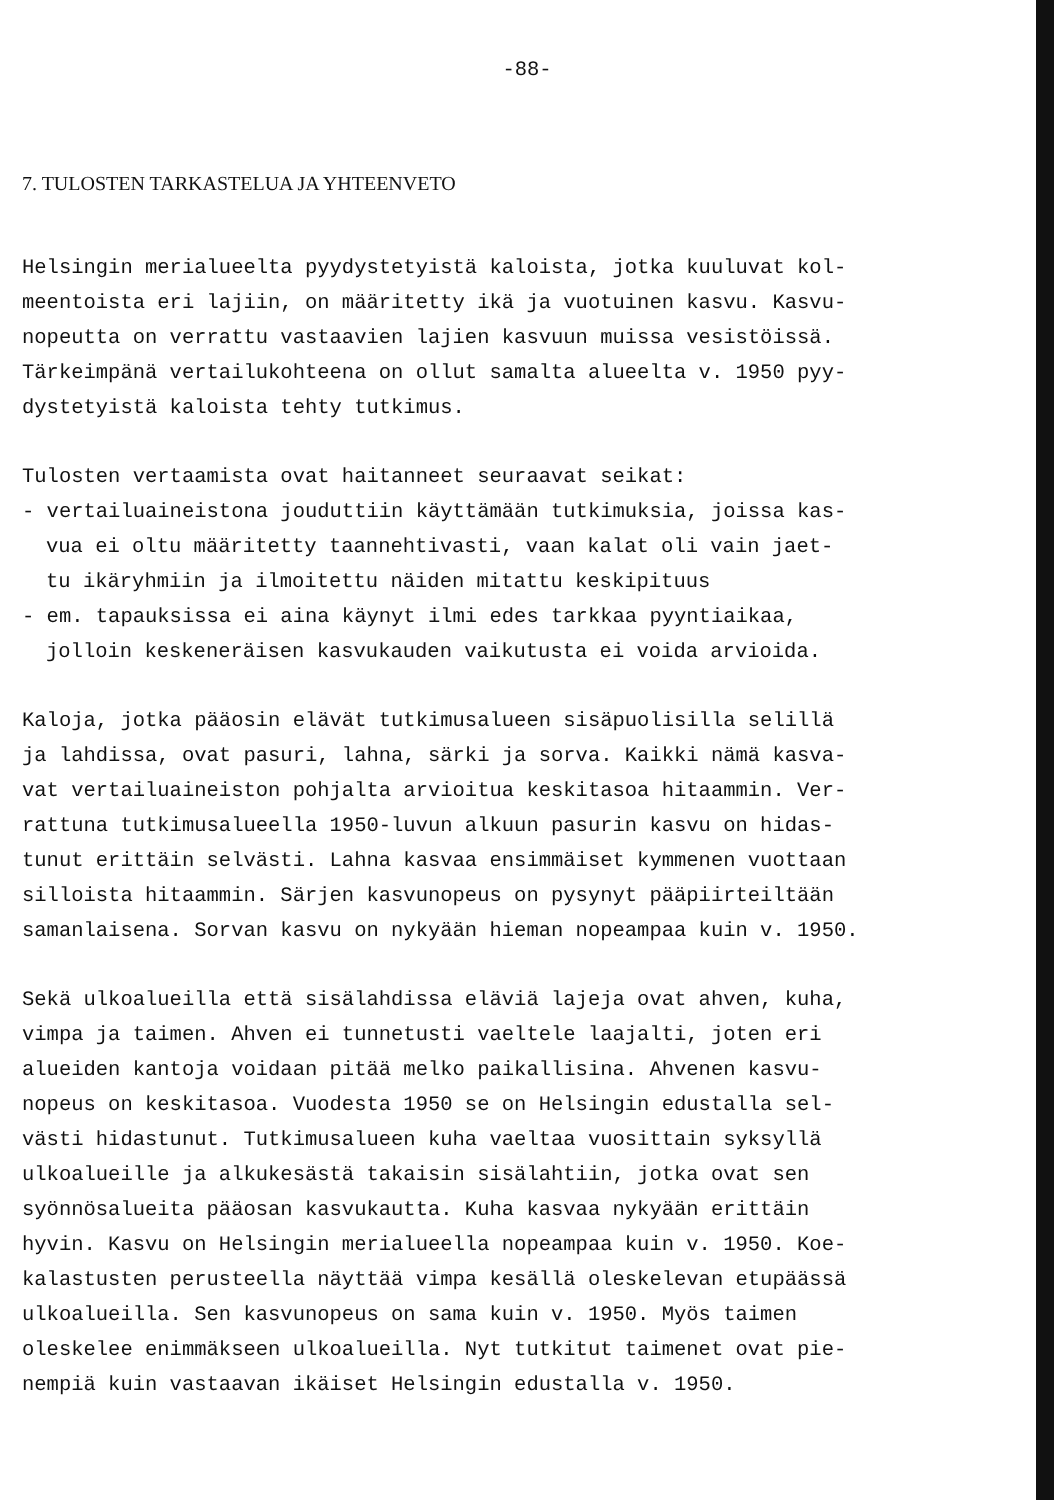-88-
7. TULOSTEN TARKASTELUA JA YHTEENVETO
Helsingin merialueelta pyydystetyistä kaloista, jotka kuuluvat kol-
meentoista eri lajiin, on määritetty ikä ja vuotuinen kasvu. Kasvu-
nopeutta on verrattu vastaavien lajien kasvuun muissa vesistöissä.
Tärkeimpänä vertailukohteena on ollut samalta alueelta v. 1950 pyy-
dystetyistä kaloista tehty tutkimus.
Tulosten vertaamista ovat haitanneet seuraavat seikat:
- vertailuaineistona jouduttiin käyttämään tutkimuksia, joissa kas-
vua ei oltu määritetty taannehtivasti, vaan kalat oli vain jaet-
tu ikäryhmiin ja ilmoitettu näiden mitattu keskipituus
- em. tapauksissa ei aina käynyt ilmi edes tarkkaa pyyntiaikaa,
jolloin keskeneräisen kasvukauden vaikutusta ei voida arvioida.
Kaloja, jotka pääosin elävät tutkimusalueen sisäpuolisilla selillä
ja lahdissa, ovat pasuri, lahna, särki ja sorva. Kaikki nämä kasva-
vat vertailuaineiston pohjalta arvioitua keskitasoa hitaammin. Ver-
rattuna tutkimusalueella 1950-luvun alkuun pasurin kasvu on hidas-
tunut erittäin selvästi. Lahna kasvaa ensimmäiset kymmenen vuottaan
silloista hitaammin. Särjen kasvunopeus on pysynyt pääpiirteiltään
samanlaisena. Sorvan kasvu on nykyään hieman nopeampaa kuin v. 1950.
Sekä ulkoalueilla että sisälahdissa eläviä lajeja ovat ahven, kuha,
vimpa ja taimen. Ahven ei tunnetusti vaeltele laajalti, joten eri
alueiden kantoja voidaan pitää melko paikallisina. Ahvenen kasvu-
nopeus on keskitasoa. Vuodesta 1950 se on Helsingin edustalla sel-
västi hidastunut. Tutkimusalueen kuha vaeltaa vuosittain syksyllä
ulkoalueille ja alkukesästä takaisin sisälahtiin, jotka ovat sen
syönnösalueita pääosan kasvukautta. Kuha kasvaa nykyään erittäin
hyvin. Kasvu on Helsingin merialueella nopeampaa kuin v. 1950. Koe-
kalastusten perusteella näyttää vimpa kesällä oleskelevan etupäässä
ulkoalueilla. Sen kasvunopeus on sama kuin v. 1950. Myös taimen
oleskelee enimmäkseen ulkoalueilla. Nyt tutkitut taimenet ovat pie-
nempiä kuin vastaavan ikäiset Helsingin edustalla v. 1950.